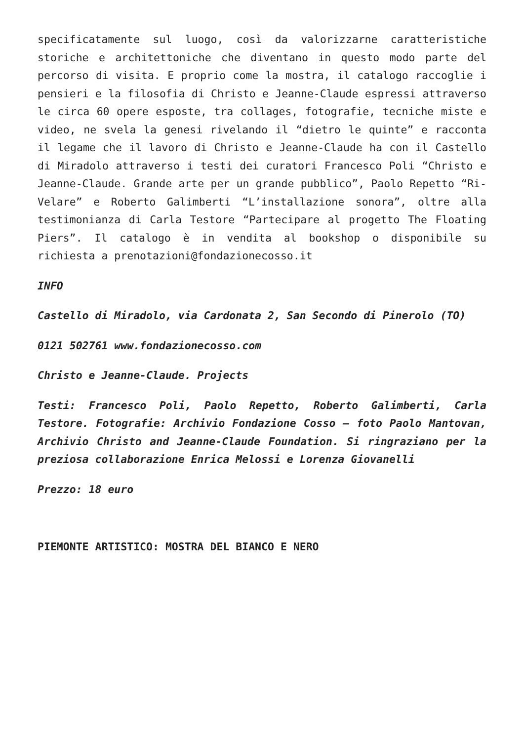specificatamente sul luogo, così da valorizzarne caratteristiche storiche e architettoniche che diventano in questo modo parte del percorso di visita. E proprio come la mostra, il catalogo raccoglie i pensieri e la filosofia di Christo e Jeanne-Claude espressi attraverso le circa 60 opere esposte, tra collages, fotografie, tecniche miste e video, ne svela la genesi rivelando il “dietro le quinte” e racconta il legame che il lavoro di Christo e Jeanne-Claude ha con il Castello di Miradolo attraverso i testi dei curatori Francesco Poli “Christo e Jeanne-Claude. Grande arte per un grande pubblico”, Paolo Repetto “Ri-Velare” e Roberto Galimberti “L’installazione sonora”, oltre alla testimonianza di Carla Testore “Partecipare al progetto The Floating Piers”. Il catalogo è in vendita al bookshop o disponibile su richiesta a prenotazioni@fondazionecosso.it
INFO
Castello di Miradolo, via Cardonata 2, San Secondo di Pinerolo (TO)
0121 502761 www.fondazionecosso.com
Christo e Jeanne-Claude. Projects
Testi: Francesco Poli, Paolo Repetto, Roberto Galimberti, Carla Testore. Fotografie: Archivio Fondazione Cosso – foto Paolo Mantovan, Archivio Christo and Jeanne-Claude Foundation. Si ringraziano per la preziosa collaborazione Enrica Melossi e Lorenza Giovanelli
Prezzo: 18 euro
PIEMONTE ARTISTICO: MOSTRA DEL BIANCO E NERO